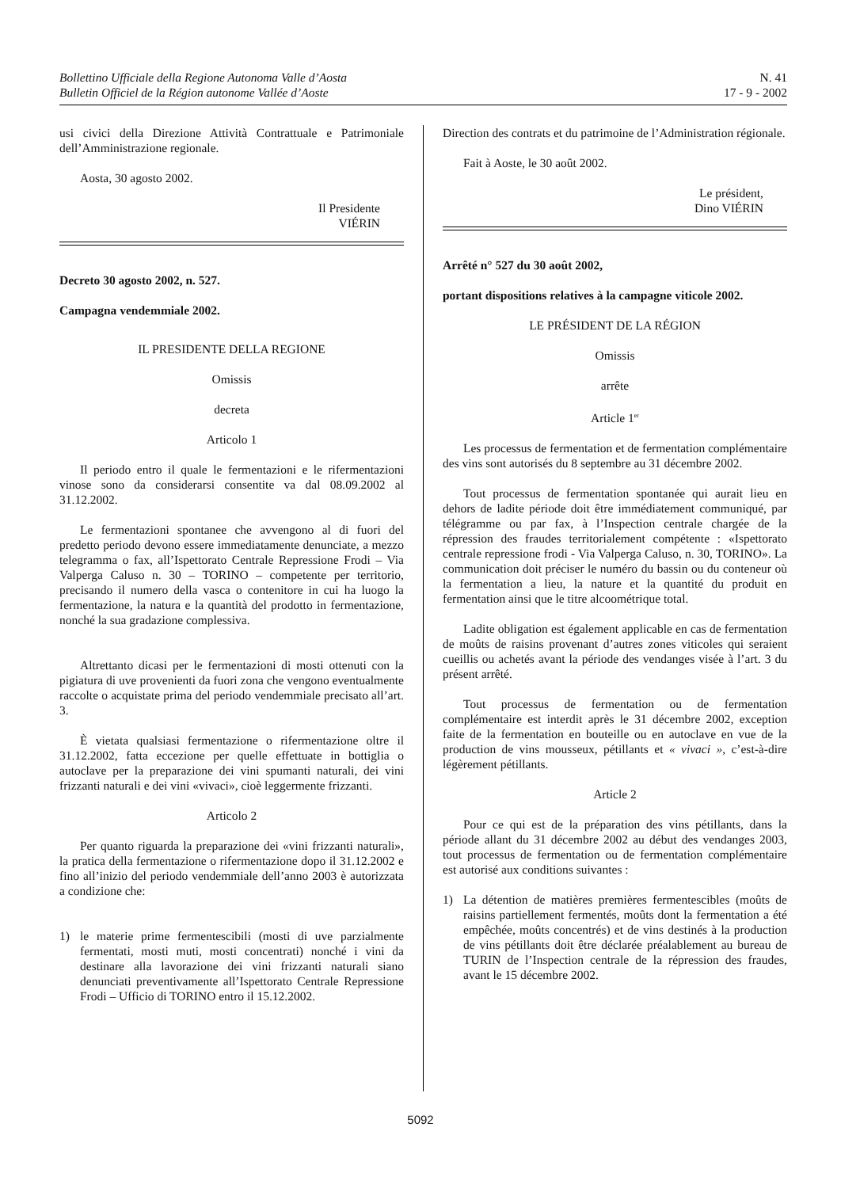Bollettino Ufficiale della Regione Autonoma Valle d’Aosta
Bulletin Officiel de la Région autonome Vallée d’Aoste
N. 41
17 - 9 - 2002
usi civici della Direzione Attività Contrattuale e Patrimoniale dell’Amministrazione regionale.
Aosta, 30 agosto 2002.
Il Presidente
VIÉRIN
Decreto 30 agosto 2002, n. 527.
Campagna vendemmiale 2002.
IL PRESIDENTE DELLA REGIONE
Omissis
decreta
Articolo 1
Il periodo entro il quale le fermentazioni e le rifermentazioni vinose sono da considerarsi consentite va dal 08.09.2002 al 31.12.2002.
Le fermentazioni spontanee che avvengono al di fuori del predetto periodo devono essere immediatamente denunciate, a mezzo telegramma o fax, all’Ispettorato Centrale Repressione Frodi – Via Valperga Caluso n. 30 – TORINO – competente per territorio, precisando il numero della vasca o contenitore in cui ha luogo la fermentazione, la natura e la quantità del prodotto in fermentazione, nonché la sua gradazione complessiva.
Altrettanto dicasi per le fermentazioni di mosti ottenuti con la pigiatura di uve provenienti da fuori zona che vengono eventualmente raccolte o acquistate prima del periodo vendemmiale precisato all’art. 3.
È vietata qualsiasi fermentazione o rifermentazione oltre il 31.12.2002, fatta eccezione per quelle effettuate in bottiglia o autoclave per la preparazione dei vini spumanti naturali, dei vini frizzanti naturali e dei vini «vivaci», cioè leggermente frizzanti.
Articolo 2
Per quanto riguarda la preparazione dei «vini frizzanti naturali», la pratica della fermentazione o rifermentazione dopo il 31.12.2002 e fino all’inizio del periodo vendemmiale dell’anno 2003 è autorizzata a condizione che:
1) le materie prime fermentescibili (mosti di uve parzialmente fermentati, mosti muti, mosti concentrati) nonché i vini da destinare alla lavorazione dei vini frizzanti naturali siano denunciati preventivamente all’Ispettorato Centrale Repressione Frodi – Ufficio di TORINO entro il 15.12.2002.
Direction des contrats et du patrimoine de l’Administration régionale.
Fait à Aoste, le 30 août 2002.
Le président,
Dino VIÉRIN
Arrêté n° 527 du 30 août 2002,
portant dispositions relatives à la campagne viticole 2002.
LE PRÉSIDENT DE LA RÉGION
Omissis
arrête
Article 1<sup>er</sup>
Les processus de fermentation et de fermentation complémentaire des vins sont autorisés du 8 septembre au 31 décembre 2002.
Tout processus de fermentation spontanée qui aurait lieu en dehors de ladite période doit être immédiatement communiqué, par télégramme ou par fax, à l’Inspection centrale chargée de la répression des fraudes territorialement compétente : «Ispettorato centrale repressione frodi - Via Valperga Caluso, n. 30, TORINO». La communication doit préciser le numéro du bassin ou du conteneur où la fermentation a lieu, la nature et la quantité du produit en fermentation ainsi que le titre alcoométrique total.
Ladite obligation est également applicable en cas de fermentation de moûts de raisins provenant d’autres zones viticoles qui seraient cueillis ou achetés avant la période des vendanges visée à l’art. 3 du présent arrêté.
Tout processus de fermentation ou de fermentation complémentaire est interdit après le 31 décembre 2002, exception faite de la fermentation en bouteille ou en autoclave en vue de la production de vins mousseux, pétillants et « vivaci », c’est-à-dire légèrement pétillants.
Article 2
Pour ce qui est de la préparation des vins pétillants, dans la période allant du 31 décembre 2002 au début des vendanges 2003, tout processus de fermentation ou de fermentation complémentaire est autorisé aux conditions suivantes :
1) La détention de matières premières fermentescibles (moûts de raisins partiellement fermentés, moûts dont la fermentation a été empêchée, moûts concentrés) et de vins destinés à la production de vins pétillants doit être déclarée préalablement au bureau de TURIN de l’Inspection centrale de la répression des fraudes, avant le 15 décembre 2002.
5092